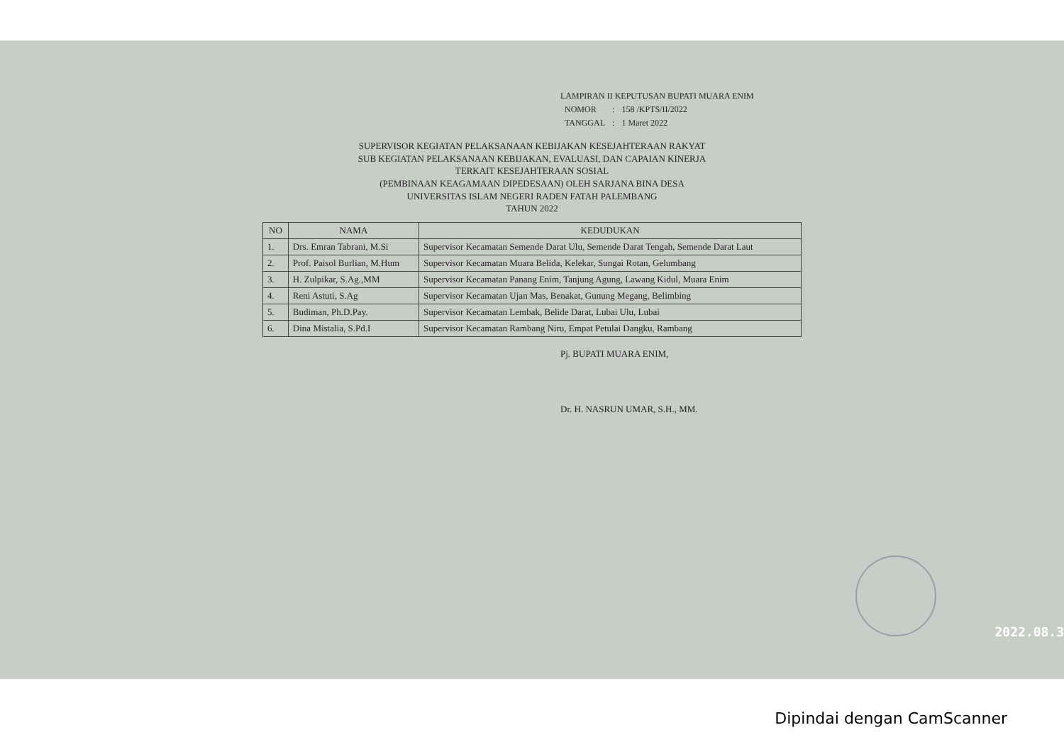LAMPIRAN II KEPUTUSAN BUPATI MUARA ENIM
| NOMOR | : | 158 /KPTS/II/2022 |
| TANGGAL | : | 1 Maret 2022 |
SUPERVISOR KEGIATAN PELAKSANAAN KEBIJAKAN KESEJAHTERAAN RAKYAT
SUB KEGIATAN PELAKSANAAN KEBIJAKAN, EVALUASI, DAN CAPAIAN KINERJA
TERKAIT KESEJAHTERAAN SOSIAL
(PEMBINAAN KEAGAMAAN DIPEDESAAN) OLEH SARJANA BINA DESA
UNIVERSITAS ISLAM NEGERI RADEN FATAH PALEMBANG
TAHUN 2022
| NO | NAMA | KEDUDUKAN |
| --- | --- | --- |
| 1. | Drs. Emran Tabrani, M.Si | Supervisor Kecamatan Semende Darat Ulu, Semende Darat Tengah, Semende Darat Laut |
| 2. | Prof. Paisol Burlian, M.Hum | Supervisor Kecamatan Muara Belida, Kelekar, Sungai Rotan, Gelumbang |
| 3. | H. Zulpikar, S.Ag.,MM | Supervisor Kecamatan Panang Enim, Tanjung Agung, Lawang Kidul, Muara Enim |
| 4. | Reni Astuti, S.Ag | Supervisor Kecamatan Ujan Mas, Benakat, Gunung Megang, Belimbing |
| 5. | Budiman, Ph.D.Pay. | Supervisor Kecamatan Lembak, Belide Darat, Lubai Ulu, Lubai |
| 6. | Dina Mistalia, S.Pd.I | Supervisor Kecamatan Rambang Niru, Empat Petulai Dangku, Rambang |
Pj. BUPATI MUARA ENIM,
Dr. H. NASRUN UMAR, S.H., MM.
2022.08.3
Dipindai dengan CamScanner